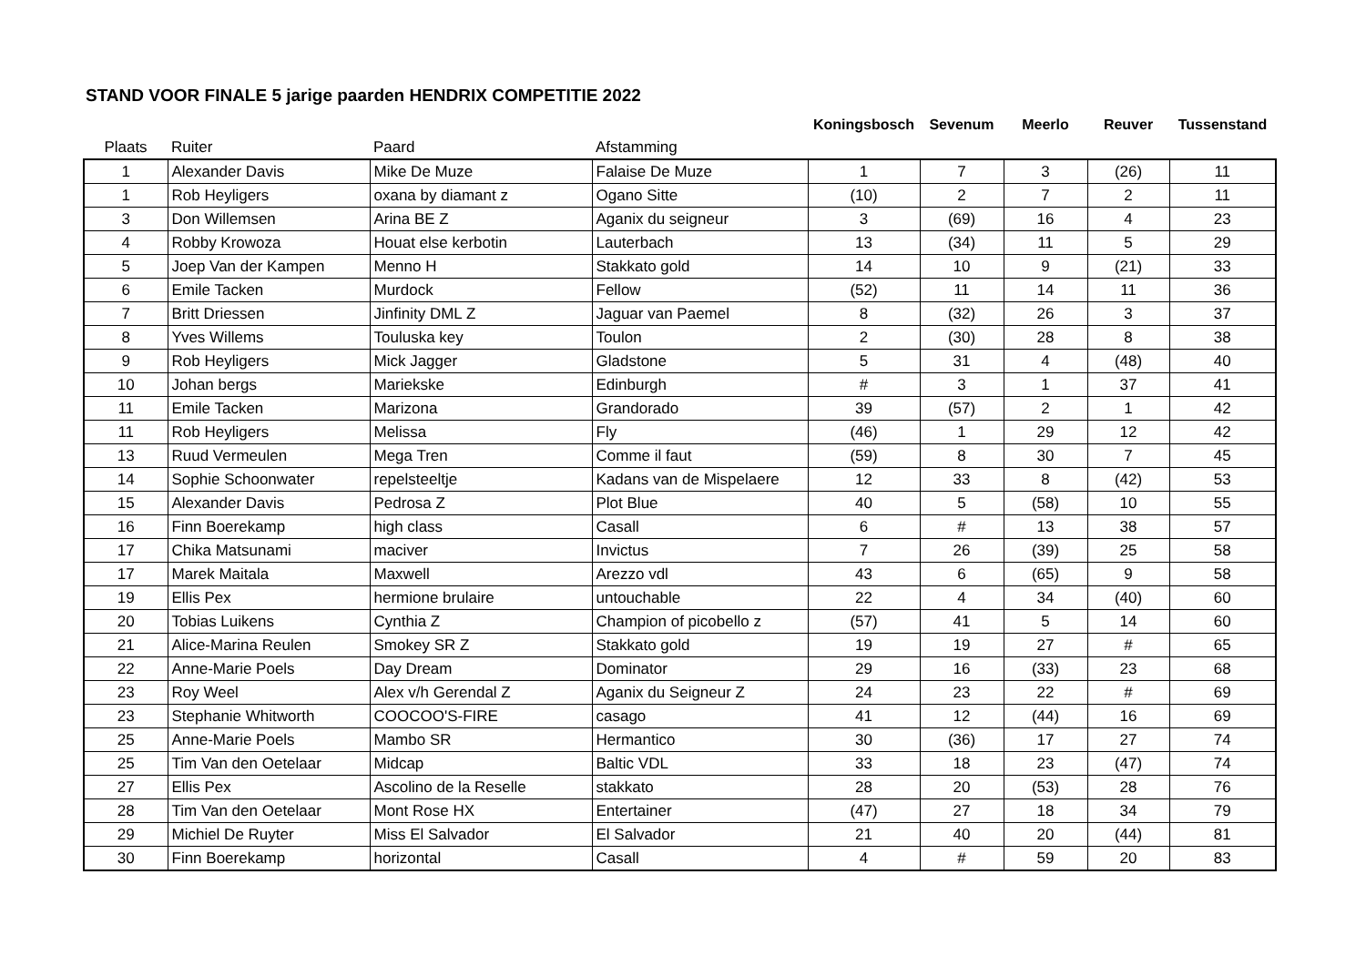STAND VOOR FINALE 5 jarige paarden HENDRIX COMPETITIE 2022
| | | | | Koningsbosch | Sevenum | Meerlo | Reuver | Tussenstand |
| --- | --- | --- | --- | --- | --- | --- | --- | --- |
| Plaats | Ruiter | Paard | Afstamming | | | | | |
| 1 | Alexander Davis | Mike De Muze | Falaise De Muze | 1 | 7 | 3 | (26) | 11 |
| 1 | Rob Heyligers | oxana by diamant z | Ogano Sitte | (10) | 2 | 7 | 2 | 11 |
| 3 | Don Willemsen | Arina BE Z | Aganix du seigneur | 3 | (69) | 16 | 4 | 23 |
| 4 | Robby Krowoza | Houat else kerbotin | Lauterbach | 13 | (34) | 11 | 5 | 29 |
| 5 | Joep Van der Kampen | Menno H | Stakkato gold | 14 | 10 | 9 | (21) | 33 |
| 6 | Emile Tacken | Murdock | Fellow | (52) | 11 | 14 | 11 | 36 |
| 7 | Britt Driessen | Jinfinity DML Z | Jaguar van Paemel | 8 | (32) | 26 | 3 | 37 |
| 8 | Yves Willems | Touluska key | Toulon | 2 | (30) | 28 | 8 | 38 |
| 9 | Rob Heyligers | Mick Jagger | Gladstone | 5 | 31 | 4 | (48) | 40 |
| 10 | Johan bergs | Mariekske | Edinburgh | # | 3 | 1 | 37 | 41 |
| 11 | Emile Tacken | Marizona | Grandorado | 39 | (57) | 2 | 1 | 42 |
| 11 | Rob Heyligers | Melissa | Fly | (46) | 1 | 29 | 12 | 42 |
| 13 | Ruud Vermeulen | Mega Tren | Comme il faut | (59) | 8 | 30 | 7 | 45 |
| 14 | Sophie Schoonwater | repelsteeltje | Kadans van de Mispelaere | 12 | 33 | 8 | (42) | 53 |
| 15 | Alexander Davis | Pedrosa Z | Plot Blue | 40 | 5 | (58) | 10 | 55 |
| 16 | Finn Boerekamp | high class | Casall | 6 | # | 13 | 38 | 57 |
| 17 | Chika Matsunami | maciver | Invictus | 7 | 26 | (39) | 25 | 58 |
| 17 | Marek Maitala | Maxwell | Arezzo vdl | 43 | 6 | (65) | 9 | 58 |
| 19 | Ellis Pex | hermione brulaire | untouchable | 22 | 4 | 34 | (40) | 60 |
| 20 | Tobias Luikens | Cynthia Z | Champion of picobello z | (57) | 41 | 5 | 14 | 60 |
| 21 | Alice-Marina Reulen | Smokey SR Z | Stakkato gold | 19 | 19 | 27 | # | 65 |
| 22 | Anne-Marie Poels | Day Dream | Dominator | 29 | 16 | (33) | 23 | 68 |
| 23 | Roy Weel | Alex v/h Gerendal Z | Aganix du Seigneur Z | 24 | 23 | 22 | # | 69 |
| 23 | Stephanie Whitworth | COOCOO'S-FIRE | casago | 41 | 12 | (44) | 16 | 69 |
| 25 | Anne-Marie Poels | Mambo SR | Hermantico | 30 | (36) | 17 | 27 | 74 |
| 25 | Tim Van den Oetelaar | Midcap | Baltic VDL | 33 | 18 | 23 | (47) | 74 |
| 27 | Ellis Pex | Ascolino de la Reselle | stakkato | 28 | 20 | (53) | 28 | 76 |
| 28 | Tim Van den Oetelaar | Mont Rose HX | Entertainer | (47) | 27 | 18 | 34 | 79 |
| 29 | Michiel De Ruyter | Miss El Salvador | El Salvador | 21 | 40 | 20 | (44) | 81 |
| 30 | Finn Boerekamp | horizontal | Casall | 4 | # | 59 | 20 | 83 |